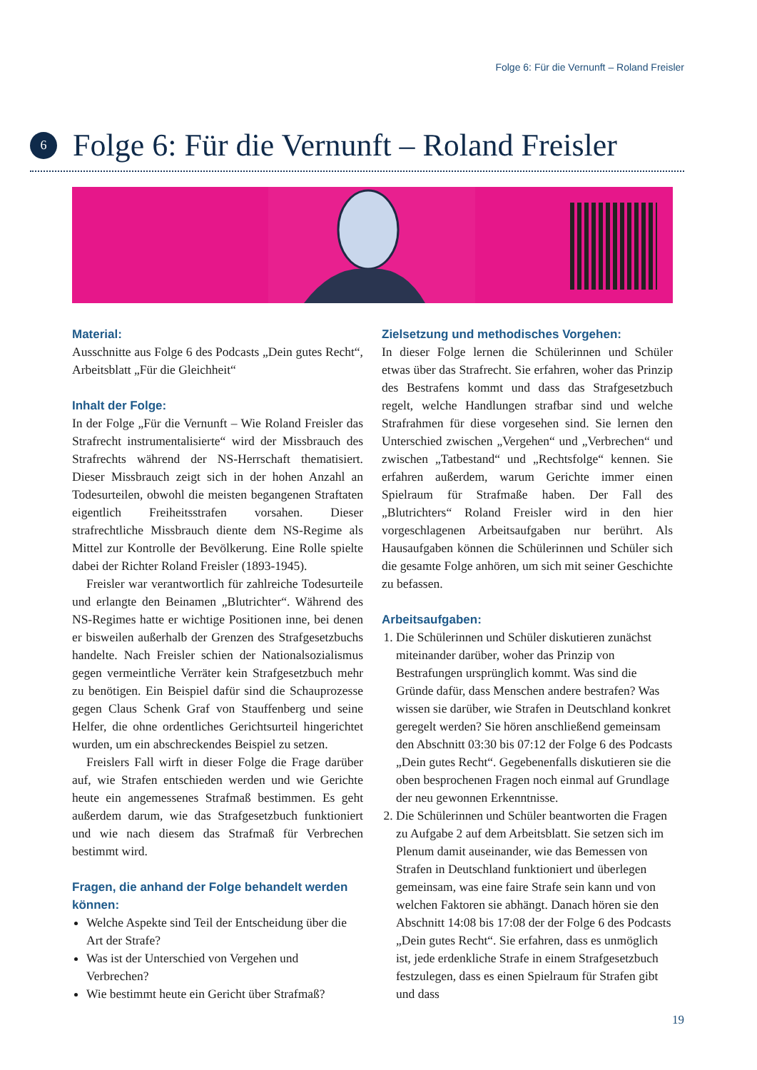Folge 6: Für die Vernunft – Roland Freisler
6
Folge 6: Für die Vernunft – Roland Freisler
Material:
Ausschnitte aus Folge 6 des Podcasts „Dein gutes Recht“, Arbeitsblatt „Für die Gleichheit“
Inhalt der Folge:
In der Folge „Für die Vernunft – Wie Roland Freisler das Strafrecht instrumentalisierte“ wird der Missbrauch des Strafrechts während der NS-Herrschaft thematisiert. Dieser Missbrauch zeigt sich in der hohen Anzahl an Todesurteilen, obwohl die meisten begangenen Straftaten eigentlich Freiheitsstrafen vorsahen. Dieser strafrechtliche Missbrauch diente dem NS-Regime als Mittel zur Kontrolle der Bevölkerung. Eine Rolle spielte dabei der Richter Roland Freisler (1893-1945).
Freisler war verantwortlich für zahlreiche Todesurteile und erlangte den Beinamen „Blutrichter“. Während des NS-Regimes hatte er wichtige Positionen inne, bei denen er bisweilen außerhalb der Grenzen des Strafgesetzbuchs handelte. Nach Freisler schien der Nationalsozialismus gegen vermeintliche Verräter kein Strafgesetzbuch mehr zu benötigen. Ein Beispiel dafür sind die Schauprozesse gegen Claus Schenk Graf von Stauffenberg und seine Helfer, die ohne ordentliches Gerichtsurteil hingerichtet wurden, um ein abschreckendes Beispiel zu setzen.
Freislers Fall wirft in dieser Folge die Frage darüber auf, wie Strafen entschieden werden und wie Gerichte heute ein angemessenes Strafmaß bestimmen. Es geht außerdem darum, wie das Strafgesetzbuch funktioniert und wie nach diesem das Strafmaß für Verbrechen bestimmt wird.
Fragen, die anhand der Folge behandelt werden können:
Welche Aspekte sind Teil der Entscheidung über die Art der Strafe?
Was ist der Unterschied von Vergehen und Verbrechen?
Wie bestimmt heute ein Gericht über Strafmaß?
Zielsetzung und methodisches Vorgehen:
In dieser Folge lernen die Schülerinnen und Schüler etwas über das Strafrecht. Sie erfahren, woher das Prinzip des Bestrafens kommt und dass das Strafgesetzbuch regelt, welche Handlungen strafbar sind und welche Strafrahmen für diese vorgesehen sind. Sie lernen den Unterschied zwischen „Vergehen“ und „Verbrechen“ und zwischen „Tatbestand“ und „Rechtsfolge“ kennen. Sie erfahren außerdem, warum Gerichte immer einen Spielraum für Strafmaße haben. Der Fall des „Blutrichters“ Roland Freisler wird in den hier vorgeschlagenen Arbeitsaufgaben nur berührt. Als Hausaufgaben können die Schülerinnen und Schüler sich die gesamte Folge anhören, um sich mit seiner Geschichte zu befassen.
Arbeitsaufgaben:
1. Die Schülerinnen und Schüler diskutieren zunächst miteinander darüber, woher das Prinzip von Bestrafungen ursprünglich kommt. Was sind die Gründe dafür, dass Menschen andere bestrafen? Was wissen sie darüber, wie Strafen in Deutschland konkret geregelt werden? Sie hören anschließend gemeinsam den Abschnitt 03:30 bis 07:12 der Folge 6 des Podcasts „Dein gutes Recht“. Gegebenenfalls diskutieren sie die oben besprochenen Fragen noch einmal auf Grundlage der neu gewonnen Erkenntnisse.
2. Die Schülerinnen und Schüler beantworten die Fragen zu Aufgabe 2 auf dem Arbeitsblatt. Sie setzen sich im Plenum damit auseinander, wie das Bemessen von Strafen in Deutschland funktioniert und überlegen gemeinsam, was eine faire Strafe sein kann und von welchen Faktoren sie abhängt. Danach hören sie den Abschnitt 14:08 bis 17:08 der der Folge 6 des Podcasts „Dein gutes Recht“. Sie erfahren, dass es unmöglich ist, jede erdenkliche Strafe in einem Strafgesetzbuch festzulegen, dass es einen Spielraum für Strafen gibt und dass
19